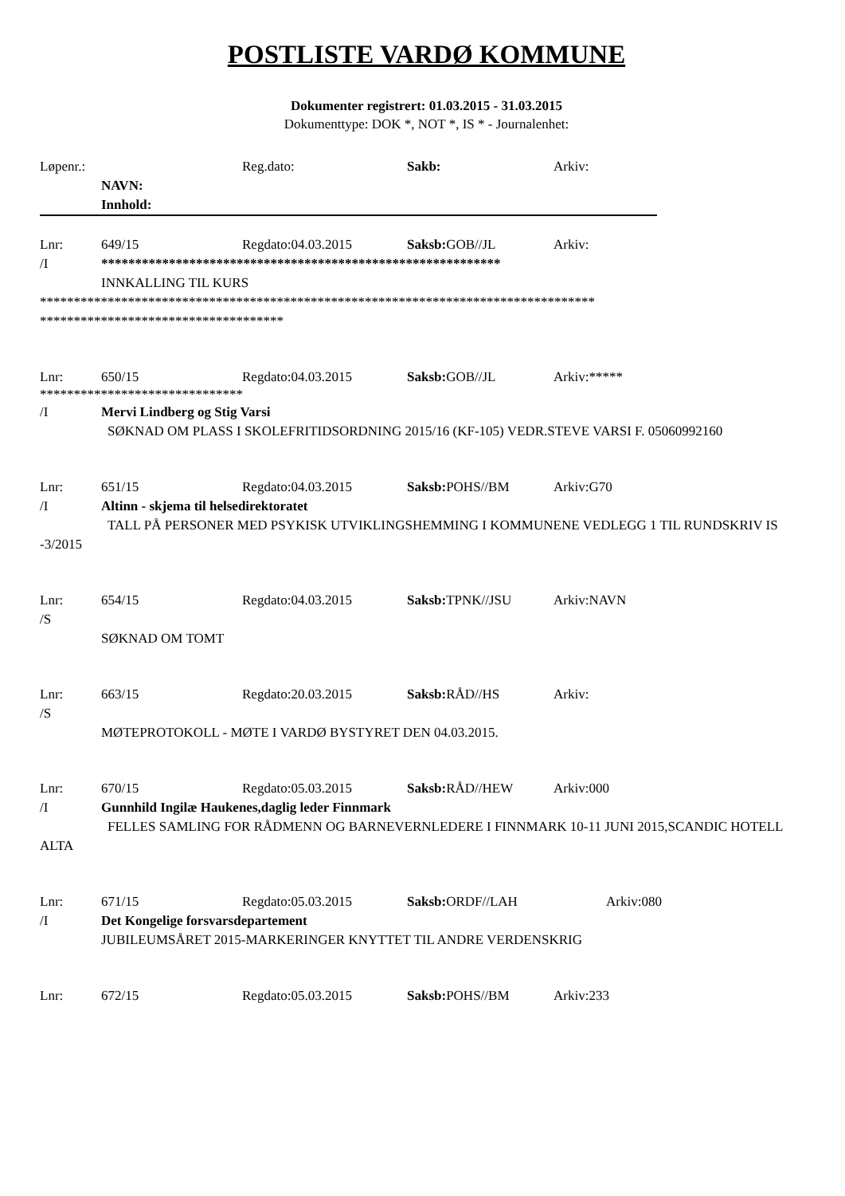POSTLISTE VARDØ KOMMUNE
Dokumenter registrert: 01.03.2015 - 31.03.2015
Dokumenttype: DOK *, NOT *, IS * - Journalenhet:
Løpenr.: Reg.dato: Sakb: Arkiv:
NAVN:
Innhold:
Lnr: 649/15 Regdato:04.03.2015 Saksb: GOB//JL Arkiv:
/I ***********************************************************
INNKALLING TIL KURS
**********************************************************************************
************************************
Lnr: 650/15 Regdato:04.03.2015 Saksb: GOB//JL Arkiv:*****
******************************
/I Mervi Lindberg og Stig Varsi
SØKNAD OM PLASS I SKOLEFRITIDSORDNING 2015/16 (KF-105) VEDR.STEVE VARSI F. 05060992160
Lnr: 651/15 Regdato:04.03.2015 Saksb: POHS//BM Arkiv:G70
/I Altinn - skjema til helsedirektoratet
TALL PÅ PERSONER MED PSYKISK UTVIKLINGSHEMMING I KOMMUNENE VEDLEGG 1 TIL RUNDSKRIV IS -3/2015
Lnr: 654/15 Regdato:04.03.2015 Saksb: TPNK//JSU Arkiv:NAVN
/S
SØKNAD OM TOMT
Lnr: 663/15 Regdato:20.03.2015 Saksb: RÅD//HS Arkiv:
/S
MØTEPROTOKOLL - MØTE I VARDØ BYSTYRET DEN 04.03.2015.
Lnr: 670/15 Regdato:05.03.2015 Saksb: RÅD//HEW Arkiv:000
/I Gunnhild Ingilæ Haukenes,daglig leder Finnmark
FELLES SAMLING FOR RÅDMENN OG BARNEVERNLEDERE I FINNMARK 10-11 JUNI 2015,SCANDIC HOTELL ALTA
Lnr: 671/15 Regdato:05.03.2015 Saksb: ORDF//LAH Arkiv:080
/I Det Kongelige forsvarsdepartement
JUBILEUMSÅRET 2015-MARKERINGER KNYTTET TIL ANDRE VERDENSKRIG
Lnr: 672/15 Regdato:05.03.2015 Saksb: POHS//BM Arkiv:233